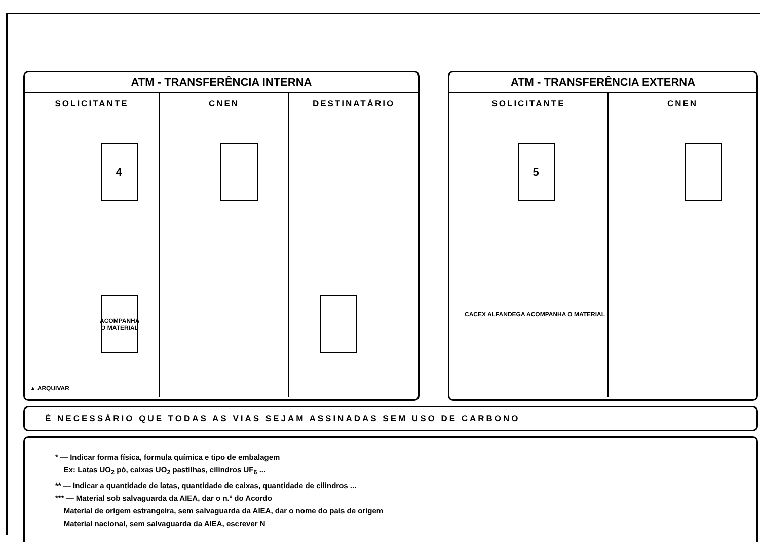ATM - TRANSFERÊNCIA INTERNA
SOLICITANTE
4
ACOMPANHA O MATERIAL
▲ ARQUIVAR
CNEN DESTINATÁRIO
ATM - TRANSFERÊNCIA EXTERNA
SOLICITANTE
5
CACEX ALFANDEGA ACOMPANHA O MATERIAL
CNEN
É NECESSÁRIO QUE TODAS AS VIAS SEJAM ASSINADAS SEM USO DE CARBONO
* — Indicar forma física, formula química e tipo de embalagem
Ex: Latas UO<sub>2</sub> pó, caixas UO<sub>2</sub> pastilhas, cilindros UF<sub>6</sub> ...
** — Indicar a quantidade de latas, quantidade de caixas, quantidade de cilindros ...
*** — Material sob salvaguarda da AIEA, dar o n.º do Acordo
Material de origem estrangeira, sem salvaguarda da AIEA, dar o nome do país de origem
Material nacional, sem salvaguarda da AIEA, escrever N